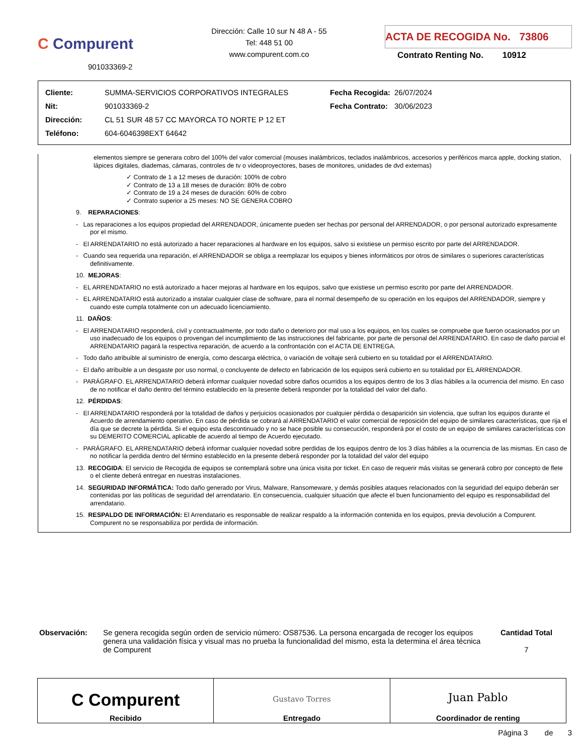C Compurent
901033369-2
Dirección: Calle 10 sur N 48 A - 55
Tel: 448 51 00
www.compurent.com.co
ACTA DE RECOGIDA No. 73806
Contrato Renting No. 10912
| Cliente: | SUMMA-SERVICIOS CORPORATIVOS INTEGRALES | Fecha Recogida: | 26/07/2024 |
| Nit: | 901033369-2 | Fecha Contrato: | 30/06/2023 |
| Dirección: | CL 51 SUR 48 57 CC MAYORCA TO NORTE P 12 ET | | |
| Teléfono: | 604-6046398EXT 64642 | | |
elementos siempre se generara cobro del 100% del valor comercial (mouses inalámbricos, teclados inalámbricos, accesorios y periféricos marca apple, docking station, lápices digitales, diademas, cámaras, controles de tv o videoproyectores, bases de monitores, unidades de dvd externas)
✓ Contrato de 1 a 12 meses de duración: 100% de cobro
✓ Contrato de 13 a 18 meses de duración: 80% de cobro
✓ Contrato de 19 a 24 meses de duración: 60% de cobro
✓ Contrato superior a 25 meses: NO SE GENERA COBRO
9. REPARACIONES:
- Las reparaciones a los equipos propiedad del ARRENDADOR, únicamente pueden ser hechas por personal del ARRENDADOR, o por personal autorizado expresamente por el mismo.
- El ARRENDATARIO no está autorizado a hacer reparaciones al hardware en los equipos, salvo si existiese un permiso escrito por parte del ARRENDADOR.
- Cuando sea requerida una reparación, el ARRENDADOR se obliga a reemplazar los equipos y bienes informáticos por otros de similares o superiores características definitivamente.
10. MEJORAS:
- EL ARRENDATARIO no está autorizado a hacer mejoras al hardware en los equipos, salvo que existiese un permiso escrito por parte del ARRENDADOR.
- EL ARRENDATARIO está autorizado a instalar cualquier clase de software, para el normal desempeño de su operación en los equipos del ARRENDADOR, siempre y cuando este cumpla totalmente con un adecuado licenciamiento.
11. DAÑOS:
- El ARRENDATARIO responderá, civil y contractualmente, por todo daño o deterioro por mal uso a los equipos, en los cuales se compruebe que fueron ocasionados por un uso inadecuado de los equipos o provengan del incumplimiento de las instrucciones del fabricante, por parte de personal del ARRENDATARIO. En caso de daño parcial el ARRENDATARIO pagará la respectiva reparación, de acuerdo a la confrontación con el ACTA DE ENTREGA.
- Todo daño atribuible al suministro de energía, como descarga eléctrica, o variación de voltaje será cubierto en su totalidad por el ARRENDATARIO.
- El daño atribuible a un desgaste por uso normal, o concluyente de defecto en fabricación de los equipos será cubierto en su totalidad por EL ARRENDADOR.
- PARÁGRAFO. EL ARRENDATARIO deberá informar cualquier novedad sobre daños ocurridos a los equipos dentro de los 3 días hábiles a la ocurrencia del mismo. En caso de no notificar el daño dentro del término establecido en la presente deberá responder por la totalidad del valor del daño.
12. PÉRDIDAS:
- El ARRENDATARIO responderá por la totalidad de daños y perjuicios ocasionados por cualquier pérdida o desaparición sin violencia, que sufran los equipos durante el Acuerdo de arrendamiento operativo. En caso de pérdida se cobrará al ARRENDATARIO el valor comercial de reposición del equipo de similares características, que rija el día que se decrete la pérdida. Si el equipo esta descontinuado y no se hace posible su consecución, responderá por el costo de un equipo de similares características con su DEMERITO COMERCIAL aplicable de acuerdo al tiempo de Acuerdo ejecutado.
- PARÁGRAFO. EL ARRENDATARIO deberá informar cualquier novedad sobre perdidas de los equipos dentro de los 3 días hábiles a la ocurrencia de las mismas. En caso de no notificar la perdida dentro del término establecido en la presente deberá responder por la totalidad del valor del equipo
13. RECOGIDA: El servicio de Recogida de equipos se contemplará sobre una única visita por ticket. En caso de requerir más visitas se generará cobro por concepto de flete o el cliente deberá entregar en nuestras instalaciones.
14. SEGURIDAD INFORMÁTICA: Todo daño generado por Virus, Malware, Ransomeware, y demás posibles ataques relacionados con la seguridad del equipo deberán ser contenidas por las políticas de seguridad del arrendatario. En consecuencia, cualquier situación que afecte el buen funcionamiento del equipo es responsabilidad del arrendatario.
15. RESPALDO DE INFORMACIÓN: El Arrendatario es responsable de realizar respaldo a la información contenida en los equipos, previa devolución a Compurent. Compurent no se responsabiliza por perdida de información.
Observación: Se genera recogida según orden de servicio número: OS87536. La persona encargada de recoger los equipos genera una validación física y visual mas no prueba la funcionalidad del mismo, esta la determina el área técnica de Compurent
Cantidad Total
7
| C Compurent Recibido | Gustavo Torres Entregado | Juan Pablo Coordinador de renting |
Página 3 de 3